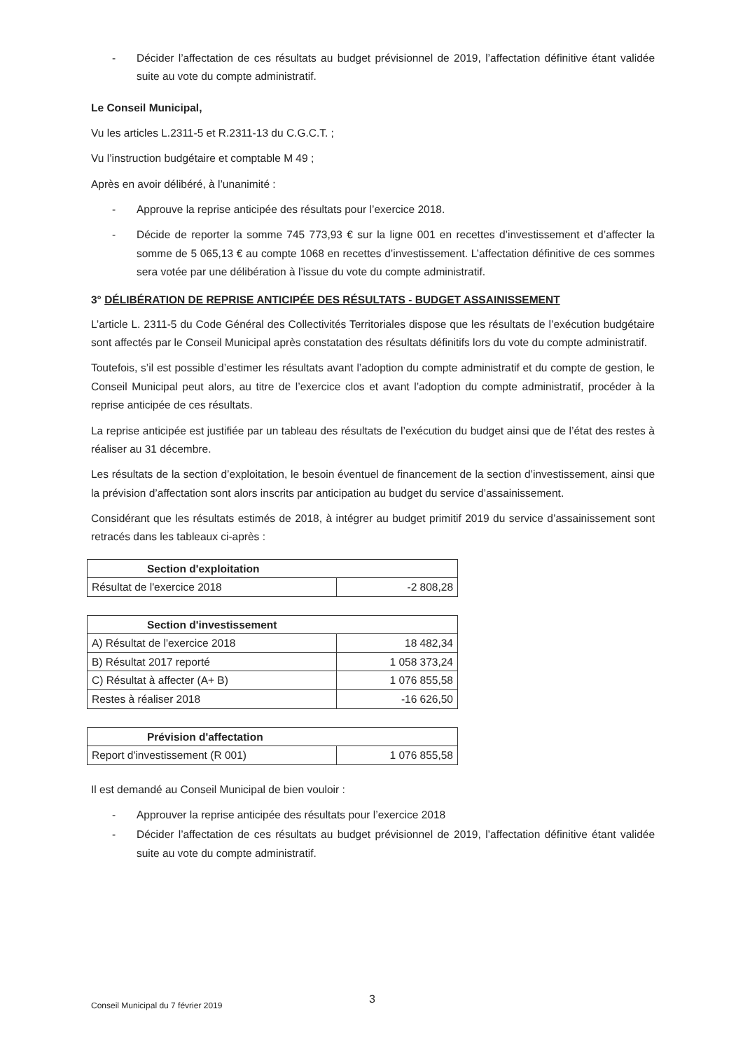- Décider l’affectation de ces résultats au budget prévisionnel de 2019, l’affectation définitive étant validée suite au vote du compte administratif.
Le Conseil Municipal,
Vu les articles L.2311-5 et R.2311-13 du C.G.C.T. ;
Vu l’instruction budgétaire et comptable M 49 ;
Après en avoir délibéré, à l’unanimité :
- Approuve la reprise anticipée des résultats pour l’exercice 2018.
- Décide de reporter la somme 745 773,93 € sur la ligne 001 en recettes d’investissement et d’affecter la somme de 5 065,13 € au compte 1068 en recettes d’investissement. L’affectation définitive de ces sommes sera votée par une délibération à l’issue du vote du compte administratif.
3° DÉLIBÉRATION DE REPRISE ANTICIPÉE DES RÉSULTATS - BUDGET ASSAINISSEMENT
L’article L. 2311-5 du Code Général des Collectivités Territoriales dispose que les résultats de l’exécution budgétaire sont affectés par le Conseil Municipal après constatation des résultats définitifs lors du vote du compte administratif.
Toutefois, s’il est possible d’estimer les résultats avant l’adoption du compte administratif et du compte de gestion, le Conseil Municipal peut alors, au titre de l’exercice clos et avant l’adoption du compte administratif, procéder à la reprise anticipée de ces résultats.
La reprise anticipée est justifiée par un tableau des résultats de l’exécution du budget ainsi que de l’état des restes à réaliser au 31 décembre.
Les résultats de la section d’exploitation, le besoin éventuel de financement de la section d’investissement, ainsi que la prévision d’affectation sont alors inscrits par anticipation au budget du service d’assainissement.
Considérant que les résultats estimés de 2018, à intégrer au budget primitif 2019 du service d’assainissement sont retracés dans les tableaux ci-après :
| Section d'exploitation | |
| --- | --- |
| Résultat de l'exercice 2018 | -2 808,28 |
| Section d'investissement | |
| --- | --- |
| A) Résultat de l'exercice 2018 | 18 482,34 |
| B) Résultat 2017 reporté | 1 058 373,24 |
| C) Résultat à affecter (A+ B) | 1 076 855,58 |
| Restes à réaliser 2018 | -16 626,50 |
| Prévision d'affectation | |
| --- | --- |
| Report d'investissement (R 001) | 1 076 855,58 |
Il est demandé au Conseil Municipal de bien vouloir :
- Approuver la reprise anticipée des résultats pour l’exercice 2018
- Décider l’affectation de ces résultats au budget prévisionnel de 2019, l’affectation définitive étant validée suite au vote du compte administratif.
3
Conseil Municipal du 7 février 2019